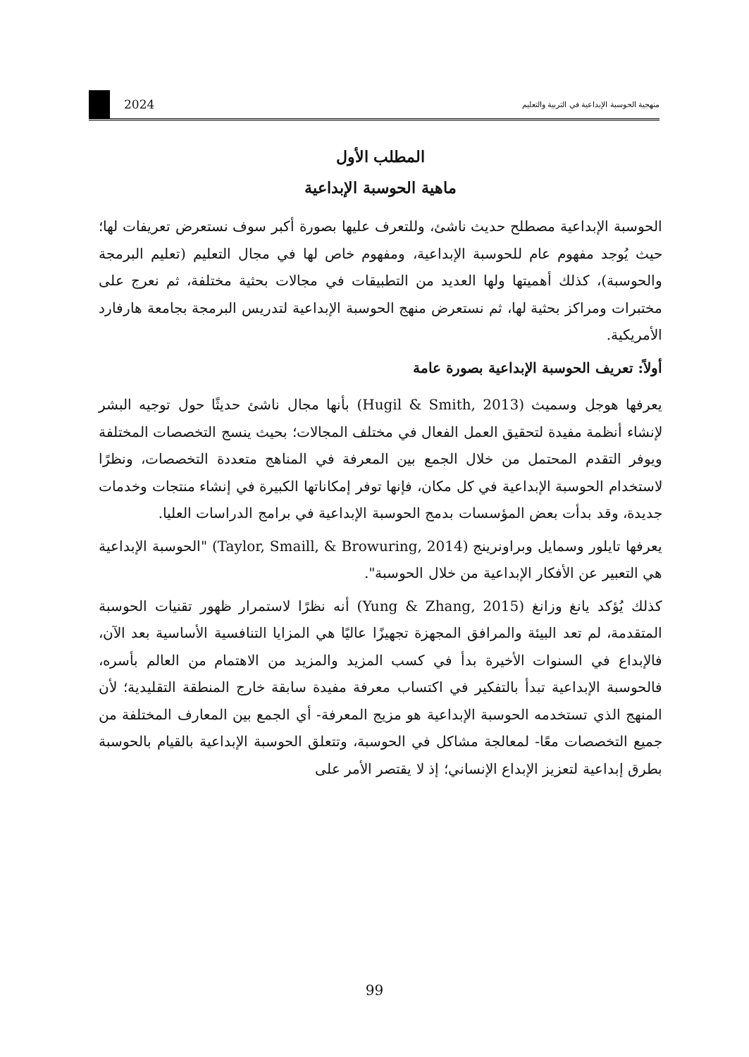منهجية الحوسبة الإبداعية في التربية والتعليم 2024
المطلب الأول
ماهية الحوسبة الإبداعية
الحوسبة الإبداعية مصطلح حديث ناشئ، وللتعرف عليها بصورة أكبر سوف نستعرض تعريفات لها؛ حيث يُوجد مفهوم عام للحوسبة الإبداعية، ومفهوم خاص لها في مجال التعليم (تعليم البرمجة والحوسبة)، كذلك أهميتها ولها العديد من التطبيقات في مجالات بحثية مختلفة، ثم نعرج على مختبرات ومراكز بحثية لها، ثم نستعرض منهج الحوسبة الإبداعية لتدريس البرمجة بجامعة هارفارد الأمريكية.
أولاً: تعريف الحوسبة الإبداعية بصورة عامة
يعرفها هوجل وسميث (Hugil & Smith, 2013) بأنها مجال ناشئ حديثًا حول توجيه البشر لإنشاء أنظمة مفيدة لتحقيق العمل الفعال في مختلف المجالات؛ بحيث ينسج التخصصات المختلفة ويوفر التقدم المحتمل من خلال الجمع بين المعرفة في المناهج متعددة التخصصات، ونظرًا لاستخدام الحوسبة الإبداعية في كل مكان، فإنها توفر إمكاناتها الكبيرة في إنشاء منتجات وخدمات جديدة، وقد بدأت بعض المؤسسات بدمج الحوسبة الإبداعية في برامج الدراسات العليا.
يعرفها تايلور وسمايل وبراونرينج (Taylor, Smaill, & Browuring, 2014) "الحوسبة الإبداعية هي التعبير عن الأفكار الإبداعية من خلال الحوسبة".
كذلك يُؤكد يانغ وزانغ (Yung & Zhang, 2015) أنه نظرًا لاستمرار ظهور تقنيات الحوسبة المتقدمة، لم تعد البيئة والمرافق المجهزة تجهيزًا عاليًا هي المزايا التنافسية الأساسية بعد الآن، فالإبداع في السنوات الأخيرة بدأ في كسب المزيد والمزيد من الاهتمام من العالم بأسره، فالحوسبة الإبداعية تبدأ بالتفكير في اكتساب معرفة مفيدة سابقة خارج المنطقة التقليدية؛ لأن المنهج الذي تستخدمه الحوسبة الإبداعية هو مزيج المعرفة- أي الجمع بين المعارف المختلفة من جميع التخصصات معًا- لمعالجة مشاكل في الحوسبة، وتتعلق الحوسبة الإبداعية بالقيام بالحوسبة بطرق إبداعية لتعزيز الإبداع الإنساني؛ إذ لا يقتصر الأمر على
99